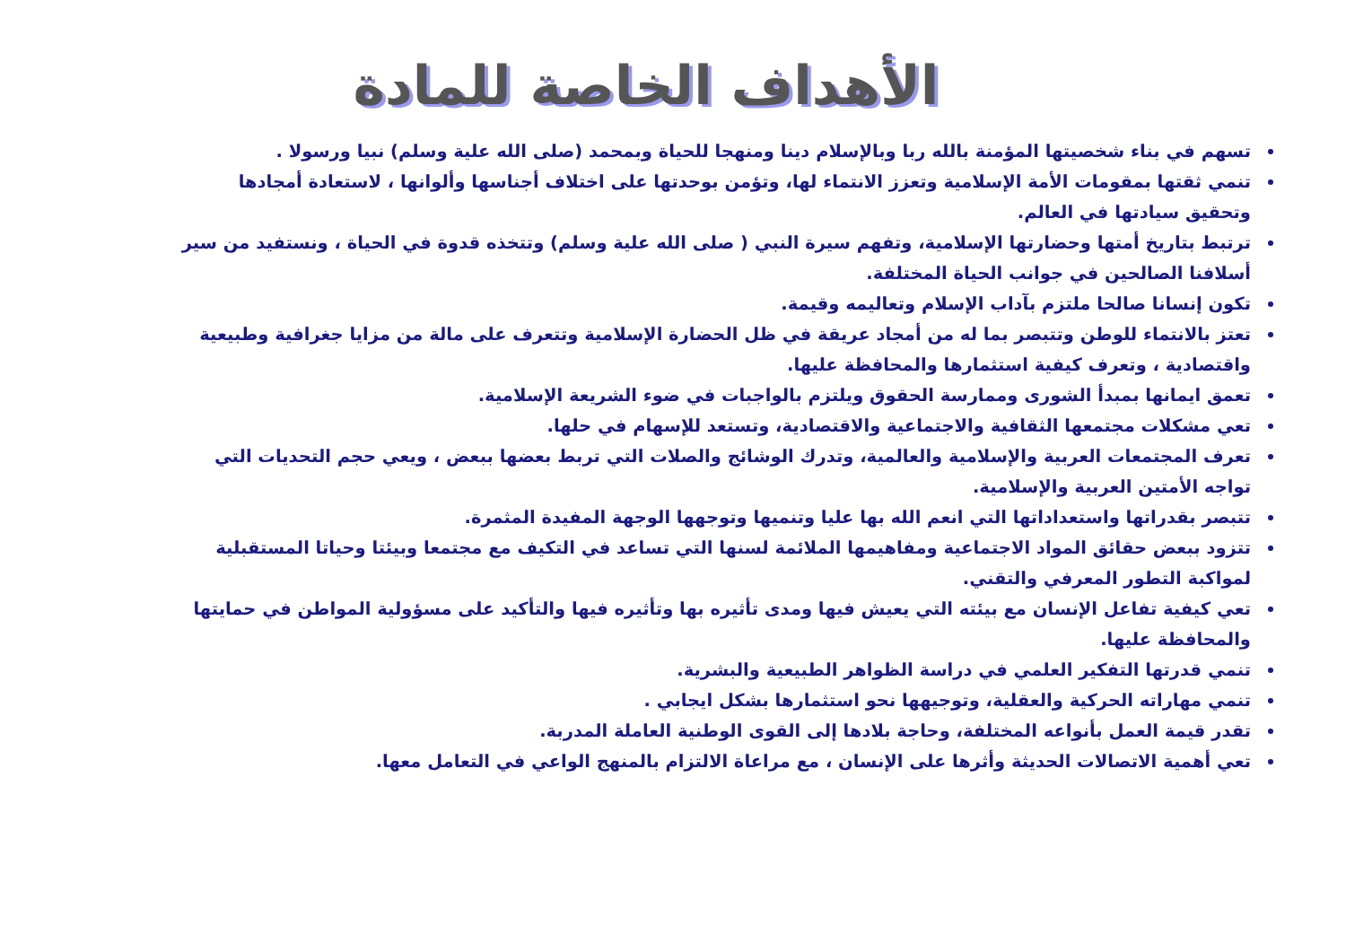الأهداف الخاصة للمادة
تسهم في بناء شخصيتها المؤمنة بالله ربا وبالإسلام دينا ومنهجا للحياة وبمحمد (صلى الله علية وسلم) نبيا ورسولا .
تنمي ثقتها بمقومات الأمة الإسلامية وتعزز الانتماء لها، وتؤمن بوحدتها على اختلاف أجناسها وألوانها ، لاستعادة أمجادها وتحقيق سيادتها في العالم.
ترتبط بتاريخ أمتها وحضارتها الإسلامية، وتفهم سيرة النبي ( صلى الله علية وسلم) وتتخذه قدوة في الحياة ، ونستفيد من سير أسلافنا الصالحين في جوانب الحياة المختلفة.
تكون إنسانا صالحا ملتزم بآداب الإسلام وتعاليمه وقيمة.
تعتز بالانتماء للوطن وتتبصر بما له من أمجاد عريقة في ظل الحضارة الإسلامية وتتعرف على مالة من مزايا جغرافية وطبيعية واقتصادية ، وتعرف كيفية استثمارها والمحافظة عليها.
تعمق ايمانها بمبدأ الشورى وممارسة الحقوق ويلتزم بالواجبات في ضوء الشريعة الإسلامية.
تعي مشكلات مجتمعها الثقافية والاجتماعية والاقتصادية، وتستعد للإسهام في حلها.
تعرف المجتمعات العربية والإسلامية والعالمية، وتدرك الوشائج والصلات التي تربط بعضها ببعض ، ويعي حجم التحديات التي تواجه الأمتين العربية والإسلامية.
تتبصر بقدراتها واستعداداتها التي انعم الله بها عليا وتنميها وتوجهها الوجهة المفيدة المثمرة.
تتزود ببعض حقائق المواد الاجتماعية ومفاهيمها الملائمة لسنها التي تساعد في التكيف مع مجتمعا وبيئتا وحياتا المستقبلية لمواكبة التطور المعرفي والتقني.
تعي كيفية تفاعل الإنسان مع بيئته التي يعيش فيها ومدى تأثيره بها وتأثيره فيها والتأكيد على مسؤولية المواطن في حمايتها والمحافظة عليها.
تنمي قدرتها التفكير العلمي في دراسة الظواهر الطبيعية والبشرية.
تنمي مهاراته الحركية والعقلية، وتوجيهها نحو استثمارها بشكل ايجابي .
تقدر قيمة العمل بأنواعه المختلفة، وحاجة بلادها إلى القوى الوطنية العاملة المدربة.
تعي أهمية الاتصالات الحديثة وأثرها على الإنسان ، مع مراعاة الالتزام بالمنهج الواعي في التعامل معها.